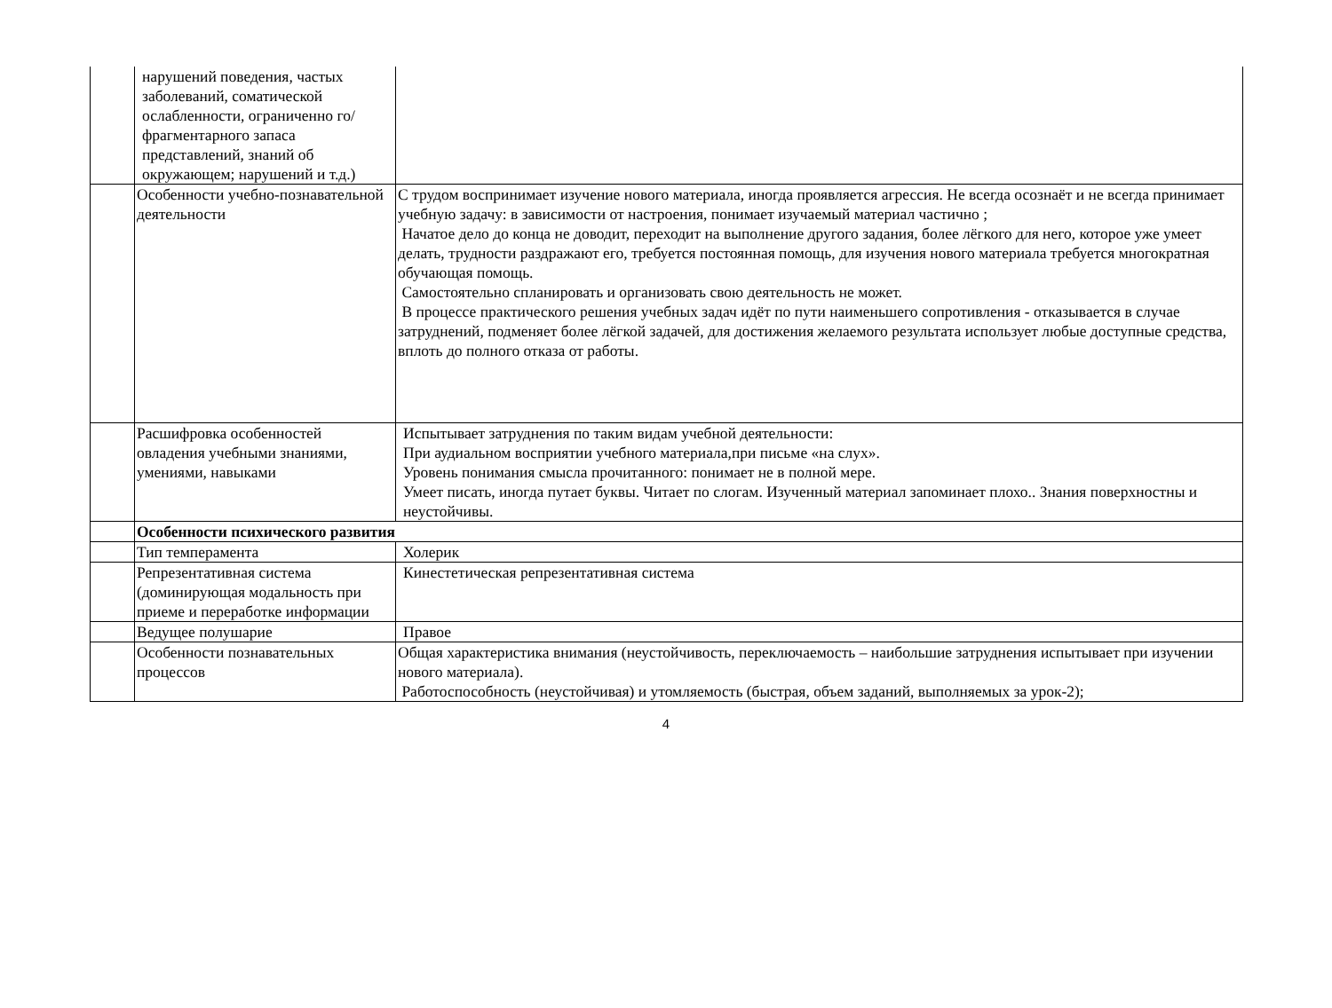| | нарушений поведения, частых заболеваний, соматической ослабленности, ограниченно го/ фрагментарного запаса представлений, знаний об окружающем; нарушений и т.д.) | |
| | Особенности учебно-познавательной деятельности | С трудом воспринимает изучение нового материала, иногда проявляется агрессия. Не всегда осознаёт и не всегда принимает учебную задачу: в зависимости от настроения, понимает изучаемый материал частично ; Начатое дело до конца не доводит, переходит на выполнение другого задания, более лёгкого для него, которое уже умеет делать, трудности раздражают его, требуется постоянная помощь, для изучения нового материала требуется многократная обучающая помощь. Самостоятельно спланировать и организовать свою деятельность не может. В процессе практического решения учебных задач идёт по пути наименьшего сопротивления - отказывается в случае затруднений, подменяет более лёгкой задачей, для достижения желаемого результата использует любые доступные средства, вплоть до полного отказа от работы. |
| | Расшифровка особенностей овладения учебными знаниями, умениями, навыками | Испытывает затруднения по таким видам учебной деятельности: При аудиальном восприятии учебного материала,при письме «на слух». Уровень понимания смысла прочитанного: понимает не в полной мере. Умеет писать, иногда путает буквы. Читает по слогам. Изученный материал запоминает плохо.. Знания поверхностны и неустойчивы. |
| | Особенности психического развития | |
| | Тип темперамента | Холерик |
| | Репрезентативная система (доминирующая модальность при приеме и переработке информации | Кинестетическая репрезентативная система |
| | Ведущее полушарие | Правое |
| | Особенности познавательных процессов | Общая характеристика внимания (неустойчивость, переключаемость – наибольшие затруднения испытывает при изучении нового материала). Работоспособность (неустойчивая) и утомляемость (быстрая, объем заданий, выполняемых за урок-2); |
4